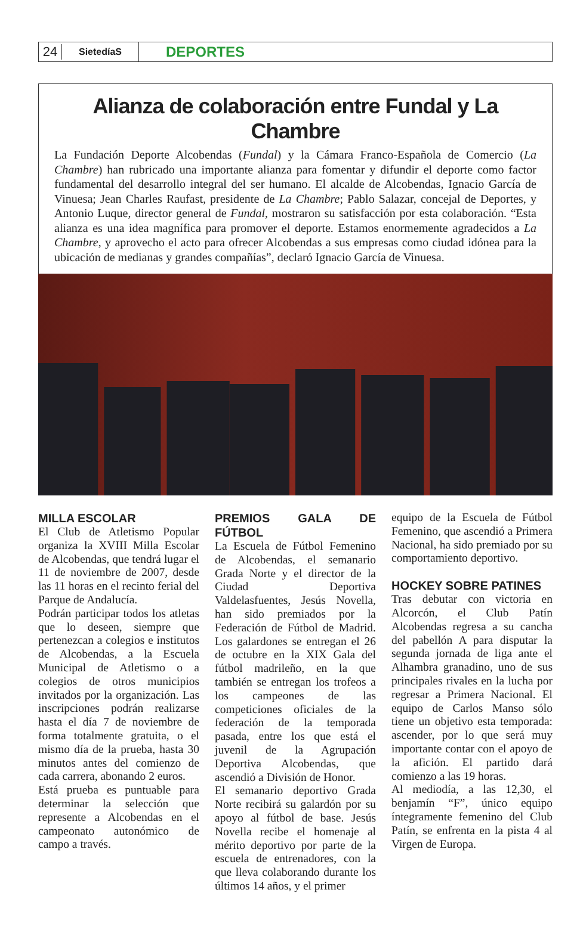24 SietedíaS DEPORTES
Alianza de colaboración entre Fundal y La Chambre
La Fundación Deporte Alcobendas (Fundal) y la Cámara Franco-Española de Comercio (La Chambre) han rubricado una importante alianza para fomentar y difundir el deporte como factor fundamental del desarrollo integral del ser humano. El alcalde de Alcobendas, Ignacio García de Vinuesa; Jean Charles Raufast, presidente de La Chambre; Pablo Salazar, concejal de Deportes, y Antonio Luque, director general de Fundal, mostraron su satisfacción por esta colaboración. “Esta alianza es una idea magnífica para promover el deporte. Estamos enormemente agradecidos a La Chambre, y aprovecho el acto para ofrecer Alcobendas a sus empresas como ciudad idónea para la ubicación de medianas y grandes compañías”, declaró Ignacio García de Vinuesa.
MILLA ESCOLAR
El Club de Atletismo Popular organiza la XVIII Milla Escolar de Alcobendas, que tendrá lugar el 11 de noviembre de 2007, desde las 11 horas en el recinto ferial del Parque de Andalucía.
Podrán participar todos los atletas que lo deseen, siempre que pertenezcan a colegios e institutos de Alcobendas, a la Escuela Municipal de Atletismo o a colegios de otros municipios invitados por la organización. Las inscripciones podrán realizarse hasta el día 7 de noviembre de forma totalmente gratuita, o el mismo día de la prueba, hasta 30 minutos antes del comienzo de cada carrera, abonando 2 euros.
Está prueba es puntuable para determinar la selección que represente a Alcobendas en el campeonato autonómico de campo a través.
PREMIOS GALA DE FÚTBOL
La Escuela de Fútbol Femenino de Alcobendas, el semanario Grada Norte y el director de la Ciudad Deportiva Valdelasfuentes, Jesús Novella, han sido premiados por la Federación de Fútbol de Madrid. Los galardones se entregan el 26 de octubre en la XIX Gala del fútbol madrileño, en la que también se entregan los trofeos a los campeones de las competiciones oficiales de la federación de la temporada pasada, entre los que está el juvenil de la Agrupación Deportiva Alcobendas, que ascendió a División de Honor.
El semanario deportivo Grada Norte recibirá su galardón por su apoyo al fútbol de base. Jesús Novella recibe el homenaje al mérito deportivo por parte de la escuela de entrenadores, con la que lleva colaborando durante los últimos 14 años, y el primer
equipo de la Escuela de Fútbol Femenino, que ascendió a Primera Nacional, ha sido premiado por su comportamiento deportivo.
HOCKEY SOBRE PATINES
Tras debutar con victoria en Alcorcón, el Club Patín Alcobendas regresa a su cancha del pabellón A para disputar la segunda jornada de liga ante el Alhambra granadino, uno de sus principales rivales en la lucha por regresar a Primera Nacional. El equipo de Carlos Manso sólo tiene un objetivo esta temporada: ascender, por lo que será muy importante contar con el apoyo de la afición. El partido dará comienzo a las 19 horas.
Al mediodía, a las 12,30, el benjamín “F”, único equipo íntegramente femenino del Club Patín, se enfrenta en la pista 4 al Virgen de Europa.